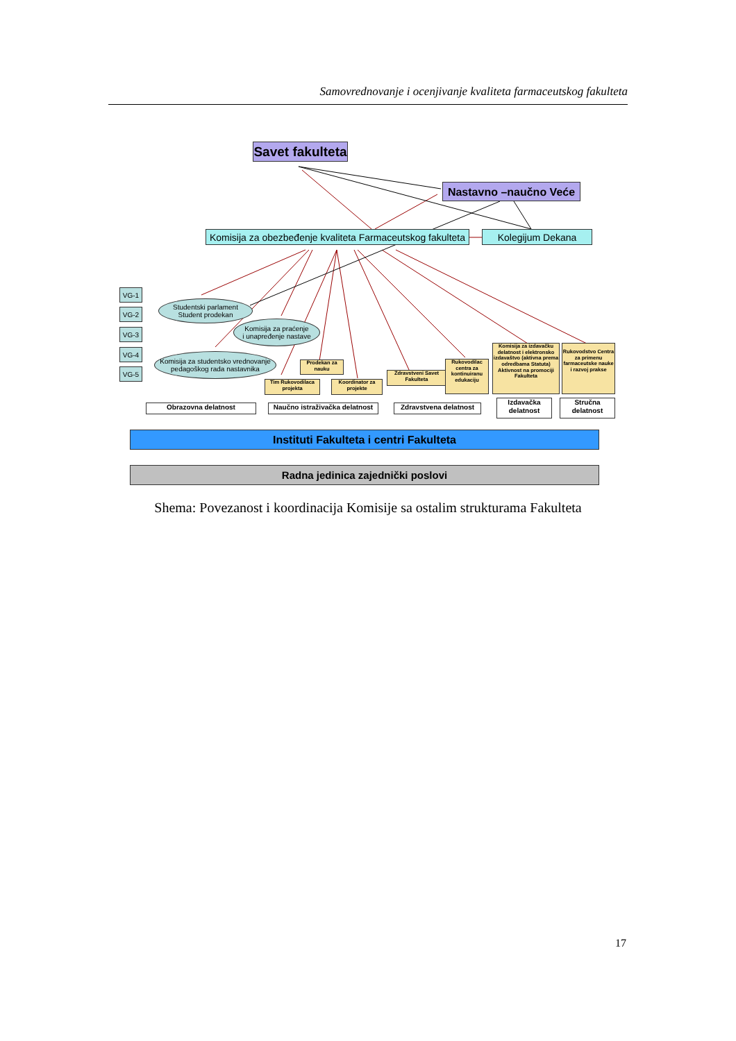Samovrednovanje i ocenjivanje kvaliteta farmaceutskog fakulteta
Savet fakulteta
Nastavno –naučno Veće
Komisija za obezbeđenje kvaliteta Farmaceutskog fakulteta
Kolegijum Dekana
VG-1
VG-2
VG-3
VG-4
VG-5
Studentski parlament
Student prodekan
Komisija za praćenje
i unapređenje nastave
Komisija za studentsko vrednovanje
pedagoškog rada nastavnika
Prodekan za nauku
Tim Rukovodilaca projekta
Koordinator za projekte
Zdravstveni Savet Fakulteta
Rukovodilac centra za kontinuiranu edukaciju
Komisija za izdavačku delatnost i elektronsko izdavaštvo (aktivna prema odredbama Statuta) Aktivnost na promociji Fakulteta
Rukovodstvo Centra za primenu farmaceutske nauke i razvoj prakse
Obrazovna delatnost
Naučno istraživačka delatnost
Zdravstvena delatnost
Izdavačka delatnost
Stručna delatnost
Instituti Fakulteta i centri Fakulteta
Radna jedinica zajednički poslovi
Shema: Povezanost i koordinacija Komisije sa ostalim strukturama Fakulteta
17